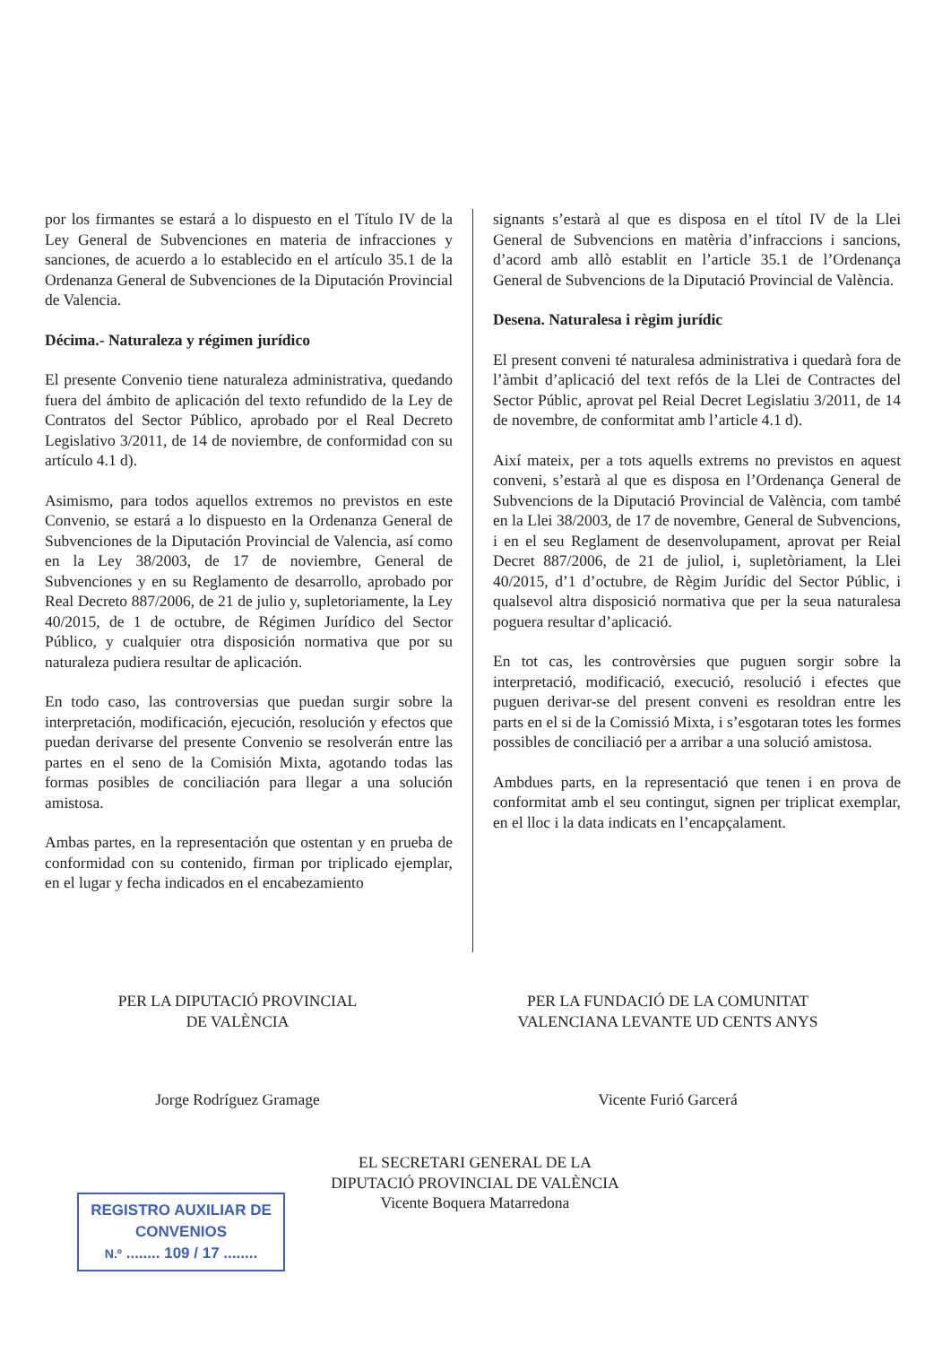por los firmantes se estará a lo dispuesto en el Título IV de la Ley General de Subvenciones en materia de infracciones y sanciones, de acuerdo a lo establecido en el artículo 35.1 de la Ordenanza General de Subvenciones de la Diputación Provincial de Valencia.
Décima.- Naturaleza y régimen jurídico
El presente Convenio tiene naturaleza administrativa, quedando fuera del ámbito de aplicación del texto refundido de la Ley de Contratos del Sector Público, aprobado por el Real Decreto Legislativo 3/2011, de 14 de noviembre, de conformidad con su artículo 4.1 d).
Asimismo, para todos aquellos extremos no previstos en este Convenio, se estará a lo dispuesto en la Ordenanza General de Subvenciones de la Diputación Provincial de Valencia, así como en la Ley 38/2003, de 17 de noviembre, General de Subvenciones y en su Reglamento de desarrollo, aprobado por Real Decreto 887/2006, de 21 de julio y, supletoriamente, la Ley 40/2015, de 1 de octubre, de Régimen Jurídico del Sector Público, y cualquier otra disposición normativa que por su naturaleza pudiera resultar de aplicación.
En todo caso, las controversias que puedan surgir sobre la interpretación, modificación, ejecución, resolución y efectos que puedan derivarse del presente Convenio se resolverán entre las partes en el seno de la Comisión Mixta, agotando todas las formas posibles de conciliación para llegar a una solución amistosa.
Ambas partes, en la representación que ostentan y en prueba de conformidad con su contenido, firman por triplicado ejemplar, en el lugar y fecha indicados en el encabezamiento
signants s’estarà al que es disposa en el títol IV de la Llei General de Subvencions en matèria d’infraccions i sancions, d’acord amb allò establit en l’article 35.1 de l’Ordenança General de Subvencions de la Diputació Provincial de València.
Desena. Naturalesa i règim jurídic
El present conveni té naturalesa administrativa i quedarà fora de l’àmbit d’aplicació del text refós de la Llei de Contractes del Sector Públic, aprovat pel Reial Decret Legislatiu 3/2011, de 14 de novembre, de conformitat amb l’article 4.1 d).
Així mateix, per a tots aquells extrems no previstos en aquest conveni, s’estarà al que es disposa en l’Ordenança General de Subvencions de la Diputació Provincial de València, com també en la Llei 38/2003, de 17 de novembre, General de Subvencions, i en el seu Reglament de desenvolupament, aprovat per Reial Decret 887/2006, de 21 de juliol, i, supletòriament, la Llei 40/2015, d’1 d’octubre, de Règim Jurídic del Sector Públic, i qualsevol altra disposició normativa que per la seua naturalesa poguera resultar d’aplicació.
En tot cas, les controvèrsies que puguen sorgir sobre la interpretació, modificació, execució, resolució i efectes que puguen derivar-se del present conveni es resoldran entre les parts en el si de la Comissió Mixta, i s’esgotaran totes les formes possibles de conciliació per a arribar a una solució amistosa.
Ambdues parts, en la representació que tenen i en prova de conformitat amb el seu contingut, signen per triplicat exemplar, en el lloc i la data indicats en l’encapçalament.
PER LA DIPUTACIÓ PROVINCIAL
DE VALÈNCIA
Jorge Rodríguez Gramage
PER LA FUNDACIÓ DE LA COMUNITAT
VALENCIANA LEVANTE UD CENTS ANYS
Vicente Furió Garcerá
EL SECRETARI GENERAL DE LA
DIPUTACIÓ PROVINCIAL DE VALÈNCIA
Vicente Boquera Matarredona
REGISTRO AUXILIAR DE
CONVENIOS
N.º ........ 109 / 17 ........